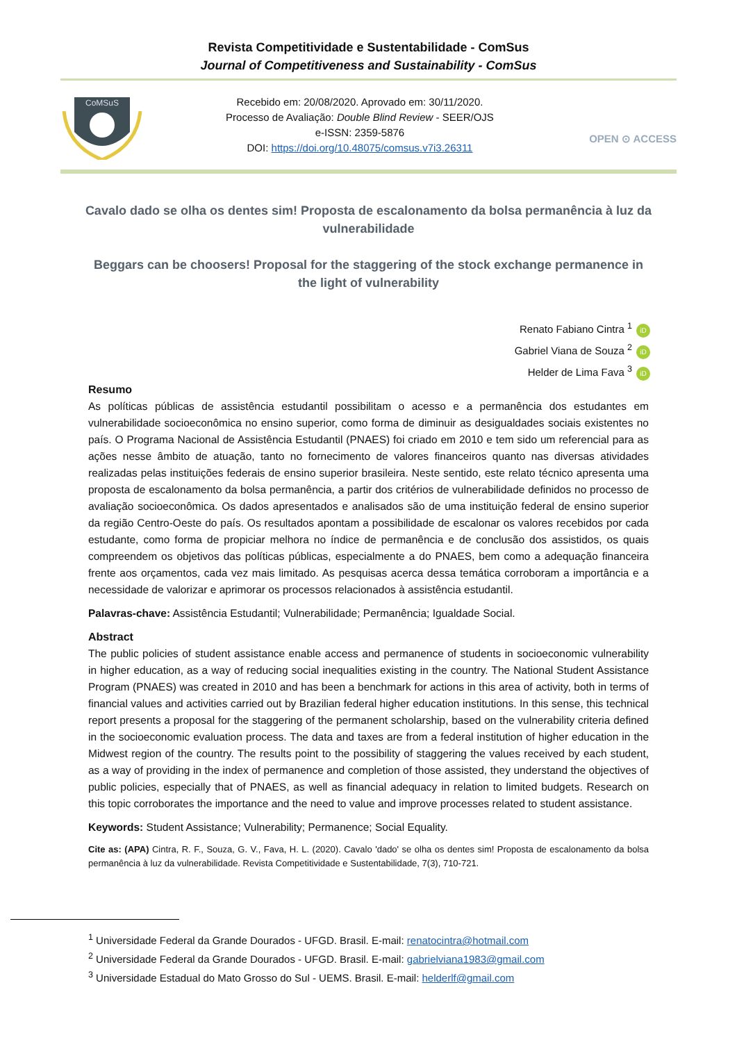Revista Competitividade e Sustentabilidade - ComSus
Journal of Competitiveness and Sustainability - ComSus
CoMSuS
Recebido em: 20/08/2020. Aprovado em: 30/11/2020.
Processo de Avaliação: Double Blind Review - SEER/OJS
e-ISSN: 2359-5876
DOI: https://doi.org/10.48075/comsus.v7i3.26311
OPEN ⊙ ACCESS
Cavalo dado se olha os dentes sim! Proposta de escalonamento da bolsa permanência à luz da vulnerabilidade
Beggars can be choosers! Proposal for the staggering of the stock exchange permanence in the light of vulnerability
Renato Fabiano Cintra <sup>1</sup> iD
Gabriel Viana de Souza <sup>2</sup> iD
Helder de Lima Fava <sup>3</sup> iD
Resumo
As políticas públicas de assistência estudantil possibilitam o acesso e a permanência dos estudantes em vulnerabilidade socioeconômica no ensino superior, como forma de diminuir as desigualdades sociais existentes no país. O Programa Nacional de Assistência Estudantil (PNAES) foi criado em 2010 e tem sido um referencial para as ações nesse âmbito de atuação, tanto no fornecimento de valores financeiros quanto nas diversas atividades realizadas pelas instituições federais de ensino superior brasileira. Neste sentido, este relato técnico apresenta uma proposta de escalonamento da bolsa permanência, a partir dos critérios de vulnerabilidade definidos no processo de avaliação socioeconômica. Os dados apresentados e analisados são de uma instituição federal de ensino superior da região Centro-Oeste do país. Os resultados apontam a possibilidade de escalonar os valores recebidos por cada estudante, como forma de propiciar melhora no índice de permanência e de conclusão dos assistidos, os quais compreendem os objetivos das políticas públicas, especialmente a do PNAES, bem como a adequação financeira frente aos orçamentos, cada vez mais limitado. As pesquisas acerca dessa temática corroboram a importância e a necessidade de valorizar e aprimorar os processos relacionados à assistência estudantil.
Palavras-chave: Assistência Estudantil; Vulnerabilidade; Permanência; Igualdade Social.
Abstract
The public policies of student assistance enable access and permanence of students in socioeconomic vulnerability in higher education, as a way of reducing social inequalities existing in the country. The National Student Assistance Program (PNAES) was created in 2010 and has been a benchmark for actions in this area of activity, both in terms of financial values and activities carried out by Brazilian federal higher education institutions. In this sense, this technical report presents a proposal for the staggering of the permanent scholarship, based on the vulnerability criteria defined in the socioeconomic evaluation process. The data and taxes are from a federal institution of higher education in the Midwest region of the country. The results point to the possibility of staggering the values received by each student, as a way of providing in the index of permanence and completion of those assisted, they understand the objectives of public policies, especially that of PNAES, as well as financial adequacy in relation to limited budgets. Research on this topic corroborates the importance and the need to value and improve processes related to student assistance.
Keywords: Student Assistance; Vulnerability; Permanence; Social Equality.
Cite as: (APA) Cintra, R. F., Souza, G. V., Fava, H. L. (2020). Cavalo 'dado' se olha os dentes sim! Proposta de escalonamento da bolsa permanência à luz da vulnerabilidade. Revista Competitividade e Sustentabilidade, 7(3), 710-721.
<sup>1</sup> Universidade Federal da Grande Dourados - UFGD. Brasil. E-mail: renatocintra@hotmail.com
<sup>2</sup> Universidade Federal da Grande Dourados - UFGD. Brasil. E-mail: gabrielviana1983@gmail.com
<sup>3</sup> Universidade Estadual do Mato Grosso do Sul - UEMS. Brasil. E-mail: helderlf@gmail.com